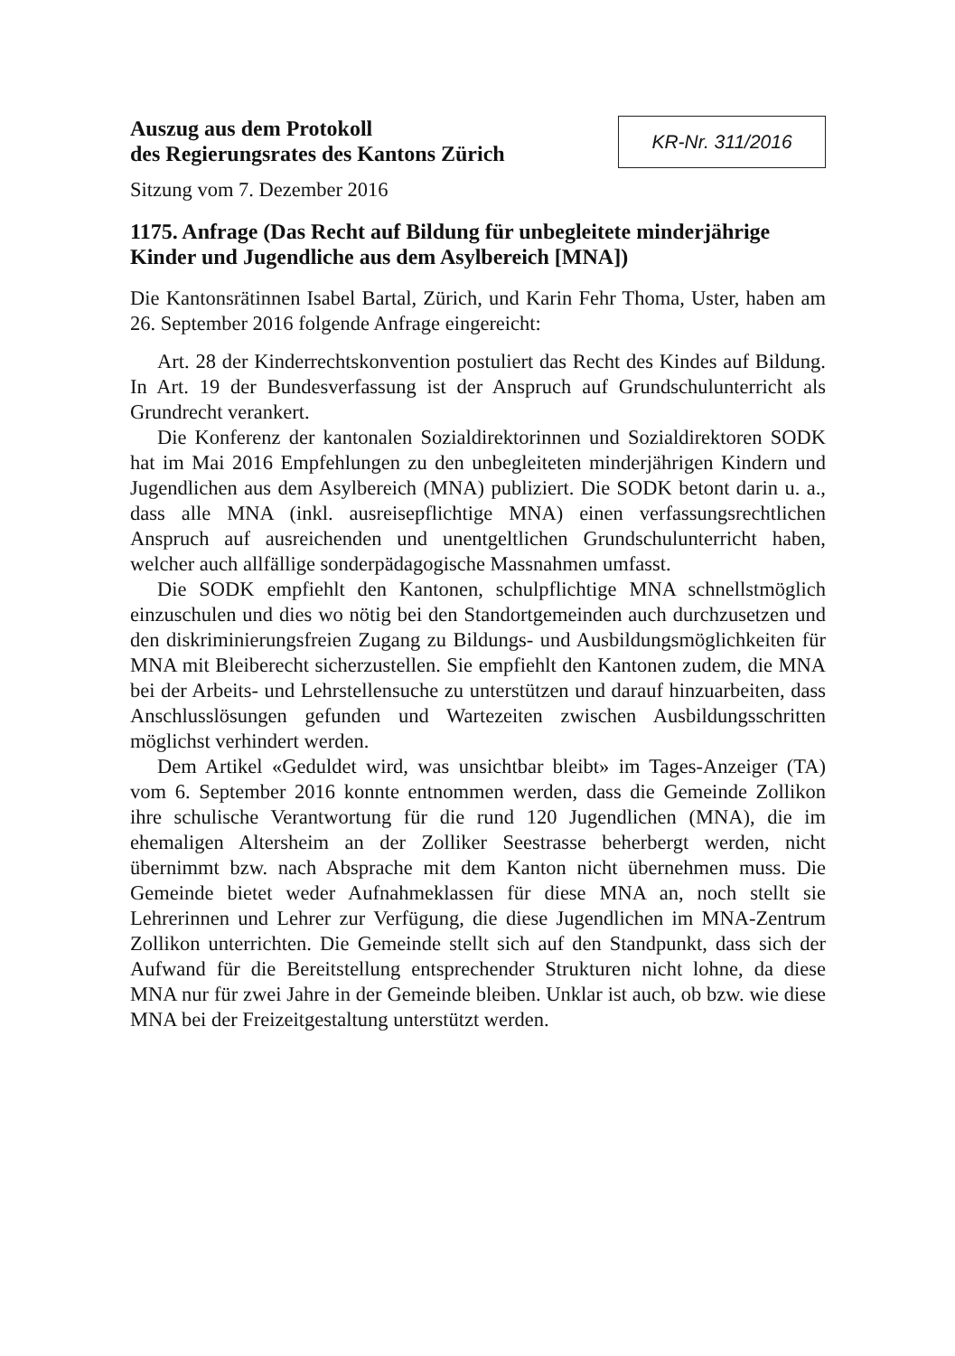Auszug aus dem Protokoll
des Regierungsrates des Kantons Zürich
KR-Nr. 311/2016
Sitzung vom 7. Dezember 2016
1175. Anfrage (Das Recht auf Bildung für unbegleitete minderjährige Kinder und Jugendliche aus dem Asylbereich [MNA])
Die Kantonsrätinnen Isabel Bartal, Zürich, und Karin Fehr Thoma, Uster, haben am 26. September 2016 folgende Anfrage eingereicht:
Art. 28 der Kinderrechtskonvention postuliert das Recht des Kindes auf Bildung. In Art. 19 der Bundesverfassung ist der Anspruch auf Grundschulunterricht als Grundrecht verankert.
Die Konferenz der kantonalen Sozialdirektorinnen und Sozialdirektoren SODK hat im Mai 2016 Empfehlungen zu den unbegleiteten minderjährigen Kindern und Jugendlichen aus dem Asylbereich (MNA) publiziert. Die SODK betont darin u. a., dass alle MNA (inkl. ausreisepflichtige MNA) einen verfassungsrechtlichen Anspruch auf ausreichenden und unentgeltlichen Grundschulunterricht haben, welcher auch allfällige sonderpädagogische Massnahmen umfasst.
Die SODK empfiehlt den Kantonen, schulpflichtige MNA schnellstmöglich einzuschulen und dies wo nötig bei den Standortgemeinden auch durchzusetzen und den diskriminierungsfreien Zugang zu Bildungs- und Ausbildungsmöglichkeiten für MNA mit Bleiberecht sicherzustellen. Sie empfiehlt den Kantonen zudem, die MNA bei der Arbeits- und Lehrstellensuche zu unterstützen und darauf hinzuarbeiten, dass Anschlusslösungen gefunden und Wartezeiten zwischen Ausbildungsschritten möglichst verhindert werden.
Dem Artikel «Geduldet wird, was unsichtbar bleibt» im Tages-Anzeiger (TA) vom 6. September 2016 konnte entnommen werden, dass die Gemeinde Zollikon ihre schulische Verantwortung für die rund 120 Jugendlichen (MNA), die im ehemaligen Altersheim an der Zolliker Seestrasse beherbergt werden, nicht übernimmt bzw. nach Absprache mit dem Kanton nicht übernehmen muss. Die Gemeinde bietet weder Aufnahmeklassen für diese MNA an, noch stellt sie Lehrerinnen und Lehrer zur Verfügung, die diese Jugendlichen im MNA-Zentrum Zollikon unterrichten. Die Gemeinde stellt sich auf den Standpunkt, dass sich der Aufwand für die Bereitstellung entsprechender Strukturen nicht lohne, da diese MNA nur für zwei Jahre in der Gemeinde bleiben. Unklar ist auch, ob bzw. wie diese MNA bei der Freizeitgestaltung unterstützt werden.